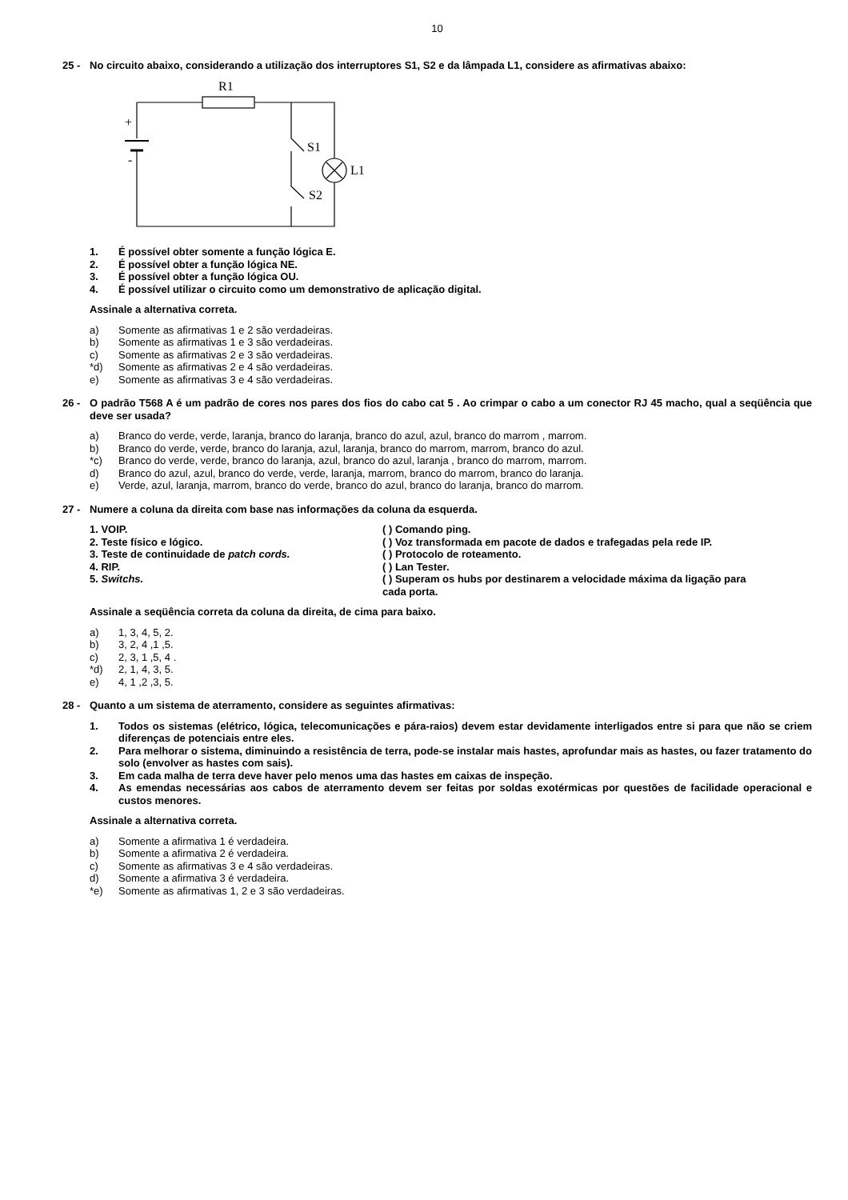10
25 - No circuito abaixo, considerando a utilização dos interruptores S1, S2 e da lâmpada L1, considere as afirmativas abaixo:
R1
+
-
S1
S2
L1
1. É possível obter somente a função lógica E.
2. É possível obter a função lógica NE.
3. É possível obter a função lógica OU.
4. É possível utilizar o circuito como um demonstrativo de aplicação digital.
Assinale a alternativa correta.
a) Somente as afirmativas 1 e 2 são verdadeiras.
b) Somente as afirmativas 1 e 3 são verdadeiras.
c) Somente as afirmativas 2 e 3 são verdadeiras.
*d) Somente as afirmativas 2 e 4 são verdadeiras.
e) Somente as afirmativas 3 e 4 são verdadeiras.
26 - O padrão T568 A é um padrão de cores nos pares dos fios do cabo cat 5 . Ao crimpar o cabo a um conector RJ 45 macho, qual a seqüência que deve ser usada?
a) Branco do verde, verde, laranja, branco do laranja, branco do azul, azul, branco do marrom , marrom.
b) Branco do verde, verde, branco do laranja, azul, laranja, branco do marrom, marrom, branco do azul.
*c) Branco do verde, verde, branco do laranja, azul, branco do azul, laranja , branco do marrom, marrom.
d) Branco do azul, azul, branco do verde, verde, laranja, marrom, branco do marrom, branco do laranja.
e) Verde, azul, laranja, marrom, branco do verde, branco do azul, branco do laranja, branco do marrom.
27 - Numere a coluna da direita com base nas informações da coluna da esquerda.
1. VOIP. ( ) Comando ping.
2. Teste físico e lógico. ( ) Voz transformada em pacote de dados e trafegadas pela rede IP.
3. Teste de continuidade de patch cords. ( ) Protocolo de roteamento.
4. RIP. ( ) Lan Tester.
5. Switchs. ( ) Superam os hubs por destinarem a velocidade máxima da ligação para cada porta.
Assinale a seqüência correta da coluna da direita, de cima para baixo.
a) 1, 3, 4, 5, 2.
b) 3, 2, 4 ,1 ,5.
c) 2, 3, 1 ,5, 4 .
*d) 2, 1, 4, 3, 5.
e) 4, 1 ,2 ,3, 5.
28 - Quanto a um sistema de aterramento, considere as seguintes afirmativas:
1. Todos os sistemas (elétrico, lógica, telecomunicações e pára-raios) devem estar devidamente interligados entre si para que não se criem diferenças de potenciais entre eles.
2. Para melhorar o sistema, diminuindo a resistência de terra, pode-se instalar mais hastes, aprofundar mais as hastes, ou fazer tratamento do solo (envolver as hastes com sais).
3. Em cada malha de terra deve haver pelo menos uma das hastes em caixas de inspeção.
4. As emendas necessárias aos cabos de aterramento devem ser feitas por soldas exotérmicas por questões de facilidade operacional e custos menores.
Assinale a alternativa correta.
a) Somente a afirmativa 1 é verdadeira.
b) Somente a afirmativa 2 é verdadeira.
c) Somente as afirmativas 3 e 4 são verdadeiras.
d) Somente a afirmativa 3 é verdadeira.
*e) Somente as afirmativas 1, 2 e 3 são verdadeiras.